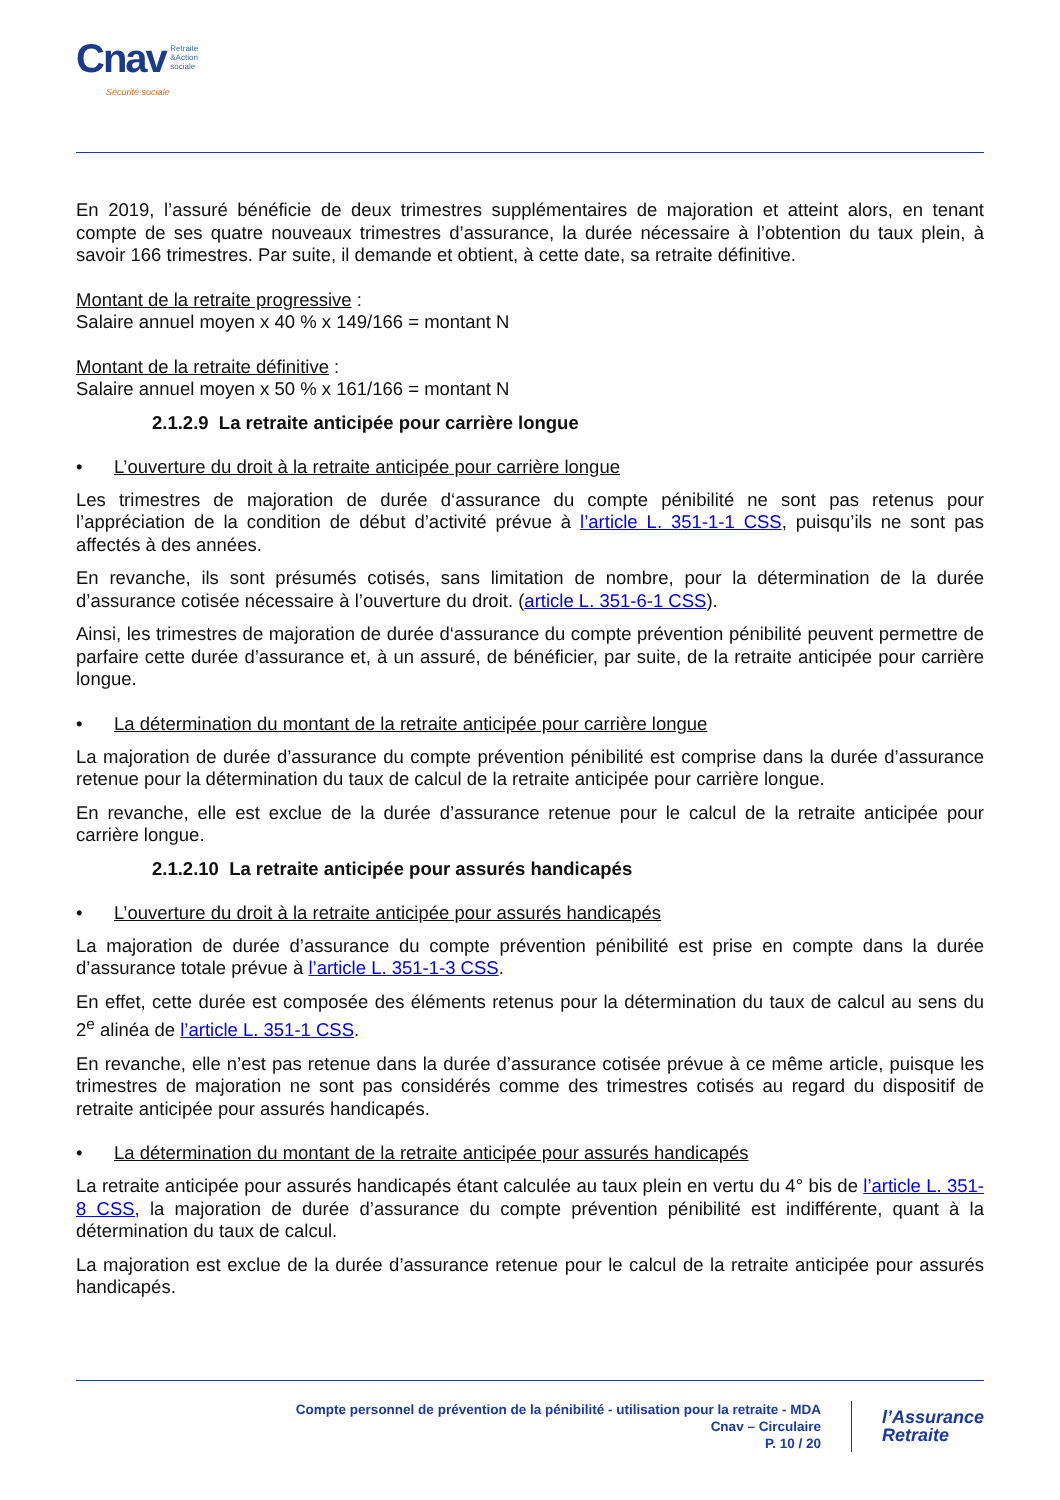Cnav Retraite
&Action
sociale
Sécurité sociale
En 2019, l’assuré bénéficie de deux trimestres supplémentaires de majoration et atteint alors, en tenant compte de ses quatre nouveaux trimestres d’assurance, la durée nécessaire à l’obtention du taux plein, à savoir 166 trimestres. Par suite, il demande et obtient, à cette date, sa retraite définitive.
Montant de la retraite progressive :
Salaire annuel moyen x 40 % x 149/166 = montant N
Montant de la retraite définitive :
Salaire annuel moyen x 50 % x 161/166 = montant N
2.1.2.9 La retraite anticipée pour carrière longue
• L’ouverture du droit à la retraite anticipée pour carrière longue
Les trimestres de majoration de durée d‘assurance du compte pénibilité ne sont pas retenus pour l’appréciation de la condition de début d’activité prévue à l’article L. 351-1-1 CSS, puisqu’ils ne sont pas affectés à des années.
En revanche, ils sont présumés cotisés, sans limitation de nombre, pour la détermination de la durée d’assurance cotisée nécessaire à l’ouverture du droit. (article L. 351-6-1 CSS).
Ainsi, les trimestres de majoration de durée d‘assurance du compte prévention pénibilité peuvent permettre de parfaire cette durée d’assurance et, à un assuré, de bénéficier, par suite, de la retraite anticipée pour carrière longue.
• La détermination du montant de la retraite anticipée pour carrière longue
La majoration de durée d’assurance du compte prévention pénibilité est comprise dans la durée d’assurance retenue pour la détermination du taux de calcul de la retraite anticipée pour carrière longue.
En revanche, elle est exclue de la durée d’assurance retenue pour le calcul de la retraite anticipée pour carrière longue.
2.1.2.10 La retraite anticipée pour assurés handicapés
• L’ouverture du droit à la retraite anticipée pour assurés handicapés
La majoration de durée d’assurance du compte prévention pénibilité est prise en compte dans la durée d’assurance totale prévue à l’article L. 351-1-3 CSS.
En effet, cette durée est composée des éléments retenus pour la détermination du taux de calcul au sens du 2<sup>e</sup> alinéa de l’article L. 351-1 CSS.
En revanche, elle n’est pas retenue dans la durée d’assurance cotisée prévue à ce même article, puisque les trimestres de majoration ne sont pas considérés comme des trimestres cotisés au regard du dispositif de retraite anticipée pour assurés handicapés.
• La détermination du montant de la retraite anticipée pour assurés handicapés
La retraite anticipée pour assurés handicapés étant calculée au taux plein en vertu du 4° bis de l’article L. 351-8 CSS, la majoration de durée d’assurance du compte prévention pénibilité est indifférente, quant à la détermination du taux de calcul.
La majoration est exclue de la durée d’assurance retenue pour le calcul de la retraite anticipée pour assurés handicapés.
Compte personnel de prévention de la pénibilité - utilisation pour la retraite - MDA
Cnav – Circulaire
P. 10 / 20
l’Assurance
Retraite